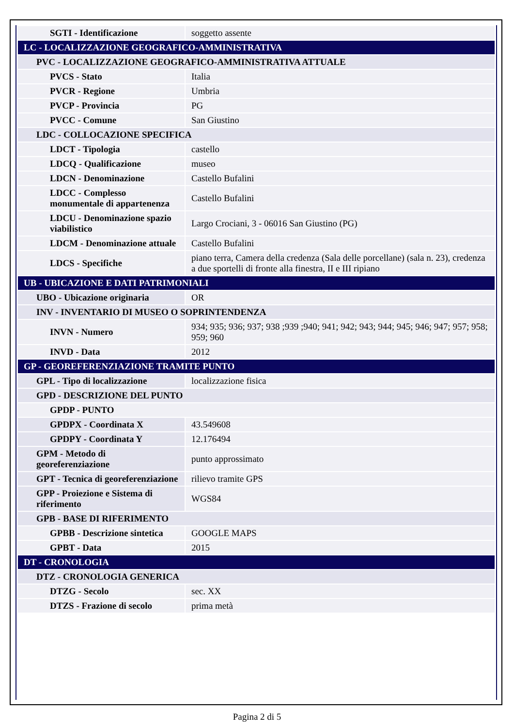| SGTI - Identificazione | soggetto assente |
| LC - LOCALIZZAZIONE GEOGRAFICO-AMMINISTRATIVA | |
| PVC - LOCALIZZAZIONE GEOGRAFICO-AMMINISTRATIVA ATTUALE | |
| PVCS - Stato | Italia |
| PVCR - Regione | Umbria |
| PVCP - Provincia | PG |
| PVCC - Comune | San Giustino |
| LDC - COLLOCAZIONE SPECIFICA | |
| LDCT - Tipologia | castello |
| LDCQ - Qualificazione | museo |
| LDCN - Denominazione | Castello Bufalini |
| LDCC - Complesso monumentale di appartenenza | Castello Bufalini |
| LDCU - Denominazione spazio viabilistico | Largo Crociani, 3 - 06016 San Giustino (PG) |
| LDCM - Denominazione attuale | Castello Bufalini |
| LDCS - Specifiche | piano terra, Camera della credenza (Sala delle porcellane) (sala n. 23), credenza a due sportelli di fronte alla finestra, II e III ripiano |
| UB - UBICAZIONE E DATI PATRIMONIALI | |
| UBO - Ubicazione originaria | OR |
| INV - INVENTARIO DI MUSEO O SOPRINTENDENZA | |
| INVN - Numero | 934; 935; 936; 937; 938 ;939 ;940; 941; 942; 943; 944; 945; 946; 947; 957; 958; 959; 960 |
| INVD - Data | 2012 |
| GP - GEOREFERENZIAZIONE TRAMITE PUNTO | |
| GPL - Tipo di localizzazione | localizzazione fisica |
| GPD - DESCRIZIONE DEL PUNTO | |
| GPDP - PUNTO | |
| GPDPX - Coordinata X | 43.549608 |
| GPDPY - Coordinata Y | 12.176494 |
| GPM - Metodo di georeferenziazione | punto approssimato |
| GPT - Tecnica di georeferenziazione | rilievo tramite GPS |
| GPP - Proiezione e Sistema di riferimento | WGS84 |
| GPB - BASE DI RIFERIMENTO | |
| GPBB - Descrizione sintetica | GOOGLE MAPS |
| GPBT - Data | 2015 |
| DT - CRONOLOGIA | |
| DTZ - CRONOLOGIA GENERICA | |
| DTZG - Secolo | sec. XX |
| DTZS - Frazione di secolo | prima metà |
Pagina 2 di 5